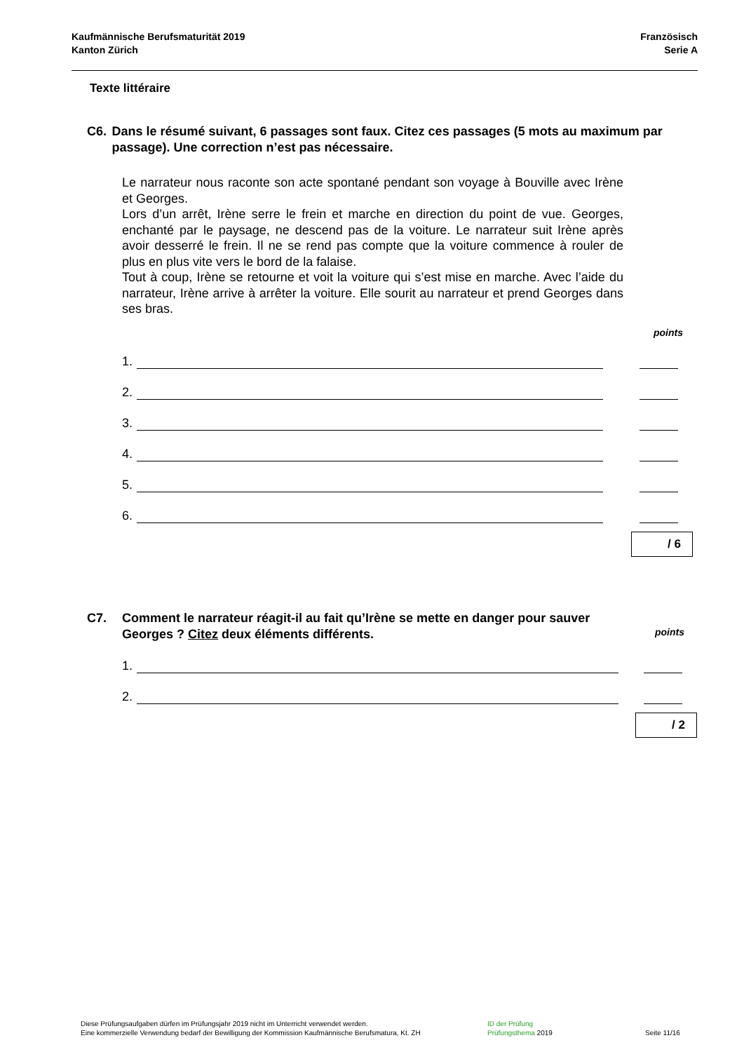Kaufmännische Berufsmaturität 2019
Kanton Zürich
Französisch
Serie A
Texte littéraire
C6. Dans le résumé suivant, 6 passages sont faux. Citez ces passages (5 mots au maximum par passage). Une correction n’est pas nécessaire.
Le narrateur nous raconte son acte spontané pendant son voyage à Bouville avec Irène et Georges.
Lors d’un arrêt, Irène serre le frein et marche en direction du point de vue. Georges, enchanté par le paysage, ne descend pas de la voiture. Le narrateur suit Irène après avoir desserré le frein. Il ne se rend pas compte que la voiture commence à rouler de plus en plus vite vers le bord de la falaise.
Tout à coup, Irène se retourne et voit la voiture qui s’est mise en marche. Avec l’aide du narrateur, Irène arrive à arrêter la voiture. Elle sourit au narrateur et prend Georges dans ses bras.
points
1.
2.
3.
4.
5.
6.
/ 6
C7. Comment le narrateur réagit-il au fait qu’Irène se mette en danger pour sauver Georges ? Citez deux éléments différents.
points
1.
2.
/ 2
Diese Prüfungsaufgaben dürfen im Prüfungsjahr 2019 nicht im Unterricht verwendet werden.
Eine kommerzielle Verwendung bedarf der Bewilligung der Kommission Kaufmännische Berufsmatura, Kt. ZH
ID der Prüfung
Prüfungsthema 2019
Seite 11/16